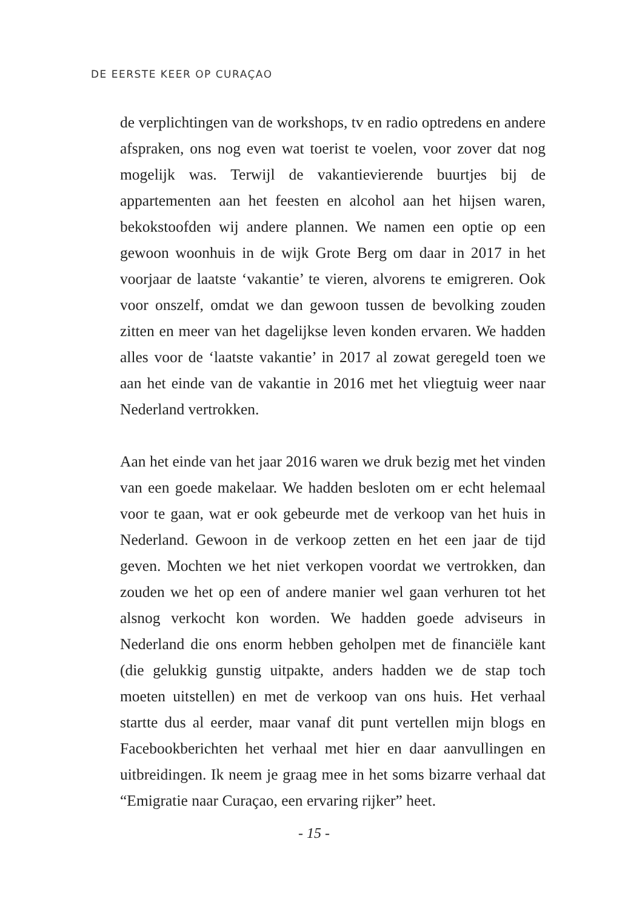DE EERSTE KEER OP CURAÇAO
de verplichtingen van de workshops, tv en radio optredens en andere afspraken, ons nog even wat toerist te voelen, voor zover dat nog mogelijk was. Terwijl de vakantievierende buurtjes bij de appartementen aan het feesten en alcohol aan het hijsen waren, bekokstoofden wij andere plannen. We namen een optie op een gewoon woonhuis in de wijk Grote Berg om daar in 2017 in het voorjaar de laatste ‘vakantie’ te vieren, alvorens te emigreren. Ook voor onszelf, omdat we dan gewoon tussen de bevolking zouden zitten en meer van het dagelijkse leven konden ervaren. We hadden alles voor de ‘laatste vakantie’ in 2017 al zowat geregeld toen we aan het einde van de vakantie in 2016 met het vliegtuig weer naar Nederland vertrokken.
Aan het einde van het jaar 2016 waren we druk bezig met het vinden van een goede makelaar. We hadden besloten om er echt helemaal voor te gaan, wat er ook gebeurde met de verkoop van het huis in Nederland. Gewoon in de verkoop zetten en het een jaar de tijd geven. Mochten we het niet verkopen voordat we vertrokken, dan zouden we het op een of andere manier wel gaan verhuren tot het alsnog verkocht kon worden. We hadden goede adviseurs in Nederland die ons enorm hebben geholpen met de financiële kant (die gelukkig gunstig uitpakte, anders hadden we de stap toch moeten uitstellen) en met de verkoop van ons huis. Het verhaal startte dus al eerder, maar vanaf dit punt vertellen mijn blogs en Facebookberichten het verhaal met hier en daar aanvullingen en uitbreidingen. Ik neem je graag mee in het soms bizarre verhaal dat “Emigratie naar Curaçao, een ervaring rijker” heet.
- 15 -